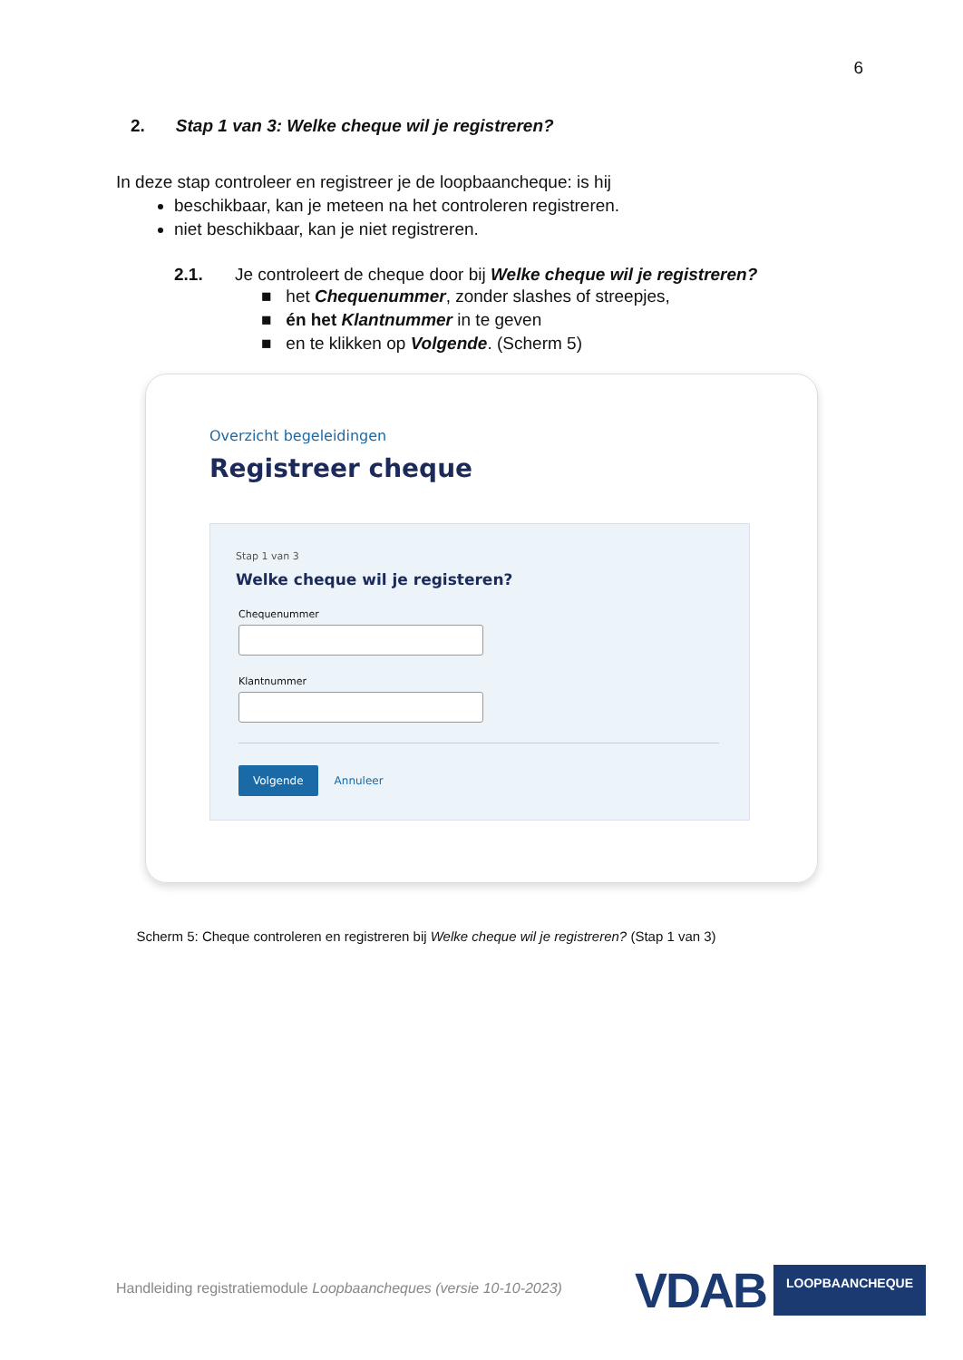6
2. Stap 1 van 3: Welke cheque wil je registreren?
In deze stap controleer en registreer je de loopbaancheque: is hij
beschikbaar, kan je meteen na het controleren registreren.
niet beschikbaar, kan je niet registreren.
2.1. Je controleert de cheque door bij Welke cheque wil je registreren?
■ het Chequenummer, zonder slashes of streepjes,
■ én het Klantnummer in te geven
■ en te klikken op Volgende. (Scherm 5)
Overzicht begeleidingen
Registreer cheque
Stap 1 van 3
Welke cheque wil je registeren?
Chequenummer
Klantnummer
Volgende Annuleer
Scherm 5: Cheque controleren en registreren bij Welke cheque wil je registreren? (Stap 1 van 3)
Handleiding registratiemodule Loopbaancheques (versie 10-10-2023)
VDAB LOOPBAANCHEQUE